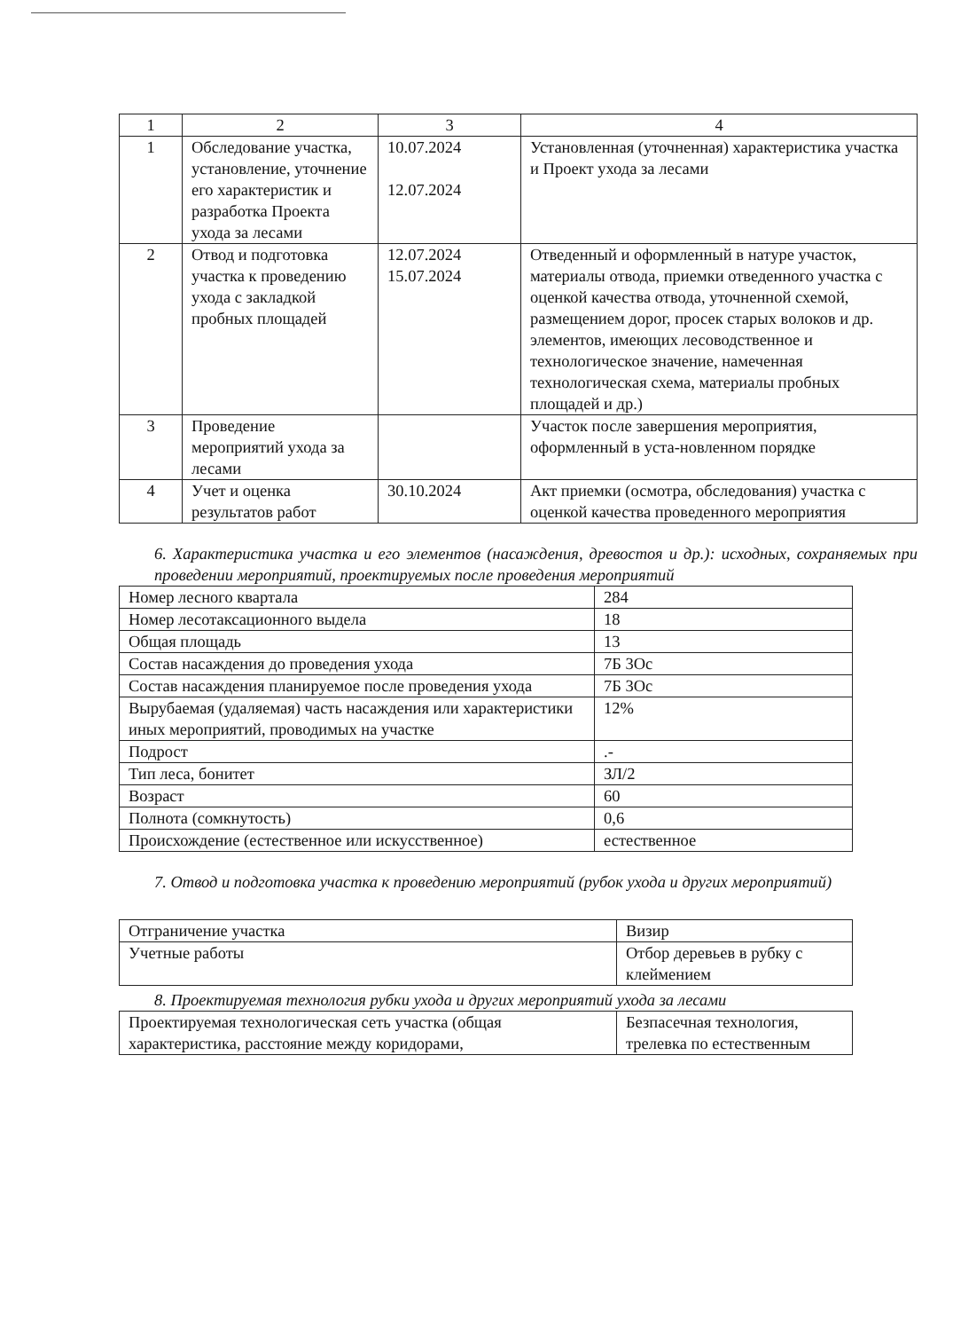| 1 | 2 | 3 | 4 |
| --- | --- | --- | --- |
| 1 | Обследование участка, установление, уточнение его характеристик и разработка Проекта ухода за лесами | 10.07.2024 12.07.2024 | Установленная (уточненная) характеристика участка и Проект ухода за лесами |
| 2 | Отвод и подготовка участка к проведению ухода с закладкой пробных площадей | 12.07.2024 15.07.2024 | Отведенный и оформленный в натуре участок, материалы отвода, приемки отведенного участка с оценкой качества отвода, уточненной схемой, размещением дорог, просек старых волоков и др. элементов, имеющих лесоводственное и технологическое значение, намеченная технологическая схема, материалы пробных площадей и др.) |
| 3 | Проведение мероприятий ухода за лесами | | Участок после завершения мероприятия, оформленный в уста-новленном порядке |
| 4 | Учет и оценка результатов работ | 30.10.2024 | Акт приемки (осмотра, обследования) участка с оценкой качества проведенного мероприятия |
6. Характеристика участка и его элементов (насаждения, древостоя и др.): исходных, сохраняемых при проведении мероприятий, проектируемых после проведения мероприятий
| Номер лесного квартала | 284 |
| Номер лесотаксационного выдела | 18 |
| Общая площадь | 13 |
| Состав насаждения до проведения ухода | 7Б 3Ос |
| Состав насаждения планируемое после проведения ухода | 7Б 3Ос |
| Вырубаемая (удаляемая) часть насаждения или характеристики иных мероприятий, проводимых на участке | 12% |
| Подрост | .- |
| Тип леса, бонитет | ЗЛ/2 |
| Возраст | 60 |
| Полнота (сомкнутость) | 0,6 |
| Происхождение (естественное или искусственное) | естественное |
7. Отвод и подготовка участка к проведению мероприятий (рубок ухода и других мероприятий)
| Отграничение участка | Визир |
| Учетные работы | Отбор деревьев в рубку с клеймением |
8. Проектируемая технология рубки ухода и других мероприятий ухода за лесами
| Проектируемая технологическая сеть участка (общая характеристика, расстояние между коридорами, | Безпасечная технология, трелевка по естественным |